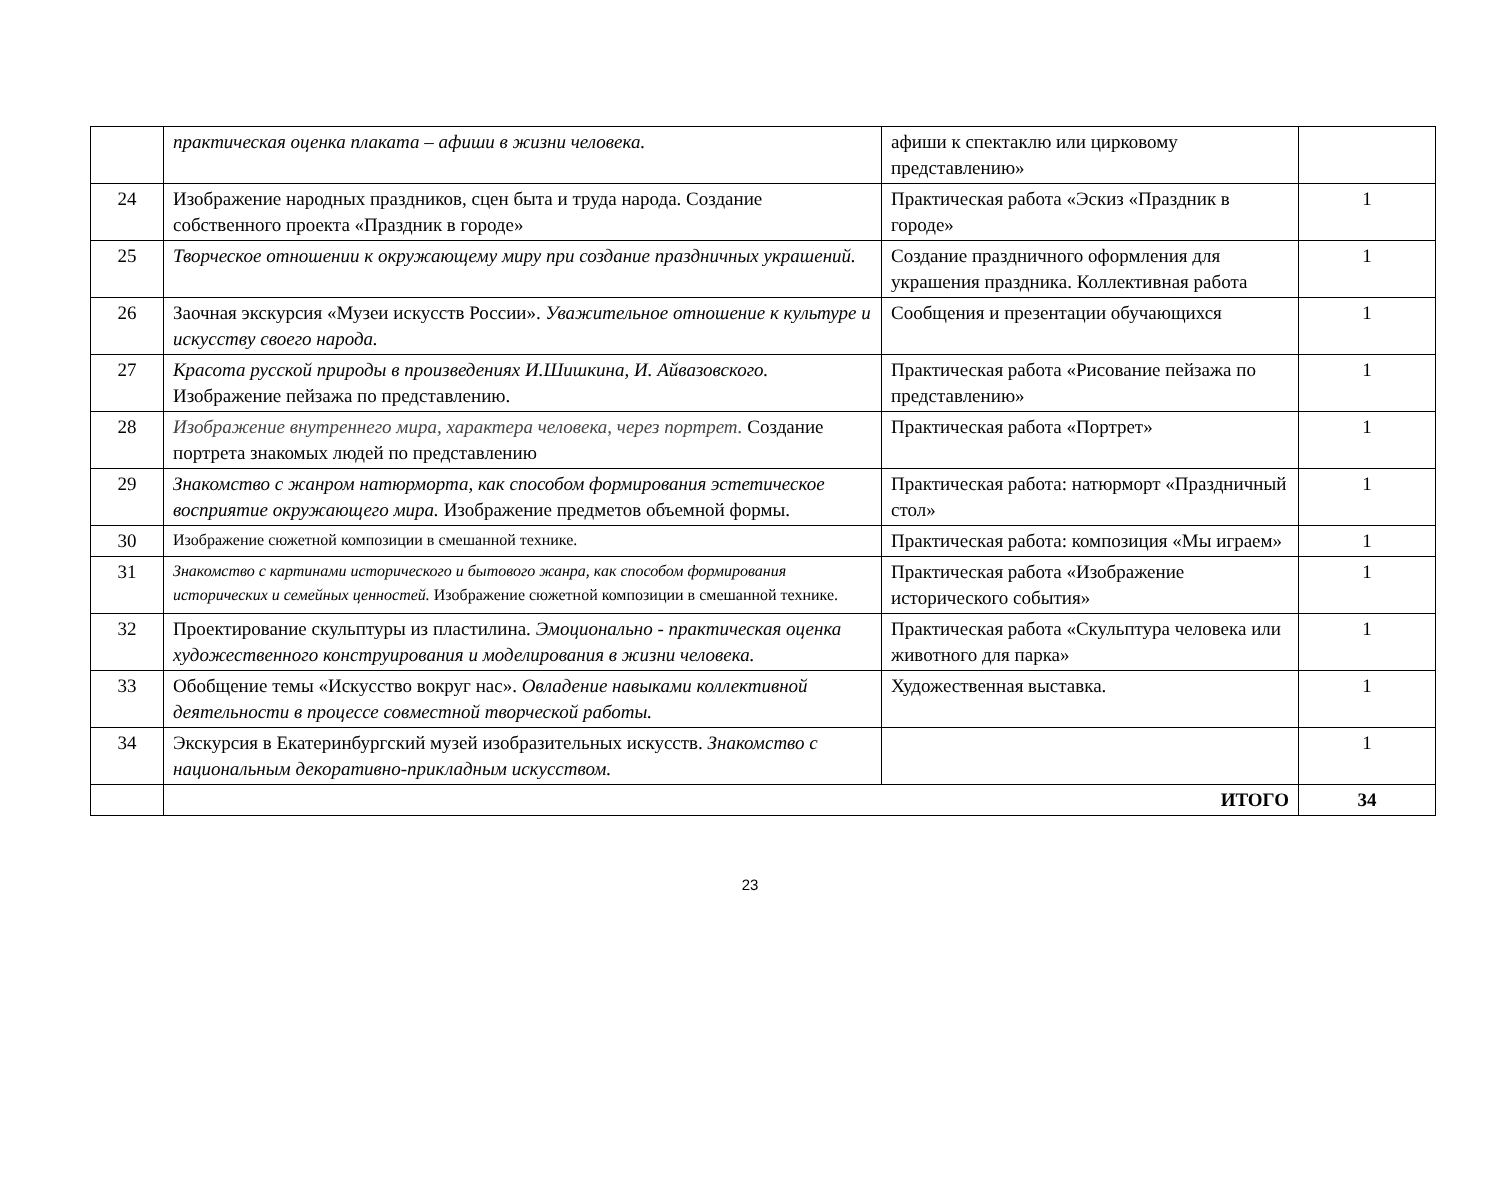| | практическая оценка плаката – афиши в жизни человека. | афиши к спектаклю или цирковому представлению» | |
| 24 | Изображение народных праздников, сцен быта и труда народа. Создание собственного проекта «Праздник в городе» | Практическая работа «Эскиз «Праздник в городе» | 1 |
| 25 | Творческое отношении к окружающему миру при создание праздничных украшений. | Создание праздничного оформления для украшения праздника. Коллективная работа | 1 |
| 26 | Заочная экскурсия «Музеи искусств России». Уважительное отношение к культуре и искусству своего народа. | Сообщения и презентации обучающихся | 1 |
| 27 | Красота русской природы в произведениях И.Шишкина, И. Айвазовского. Изображение пейзажа по представлению. | Практическая работа «Рисование пейзажа по представлению» | 1 |
| 28 | Изображение внутреннего мира, характера человека, через портрет. Создание портрета знакомых людей по представлению | Практическая работа «Портрет» | 1 |
| 29 | Знакомство с жанром натюрморта, как способом формирования эстетическое восприятие окружающего мира. Изображение предметов объемной формы. | Практическая работа: натюрморт «Праздничный стол» | 1 |
| 30 | Изображение сюжетной композиции в смешанной технике. | Практическая работа: композиция «Мы играем» | 1 |
| 31 | Знакомство с картинами исторического и бытового жанра, как способом формирования исторических и семейных ценностей. Изображение сюжетной композиции в смешанной технике. | Практическая работа «Изображение исторического события» | 1 |
| 32 | Проектирование скульптуры из пластилина. Эмоционально - практическая оценка художественного конструирования и моделирования в жизни человека. | Практическая работа «Скульптура человека или животного для парка» | 1 |
| 33 | Обобщение темы «Искусство вокруг нас». Овладение навыками коллективной деятельности в процессе совместной творческой работы. | Художественная выставка. | 1 |
| 34 | Экскурсия в Екатеринбургский музей изобразительных искусств. Знакомство с национальным декоративно-прикладным искусством. | | 1 |
| | ИТОГО | | 34 |
23